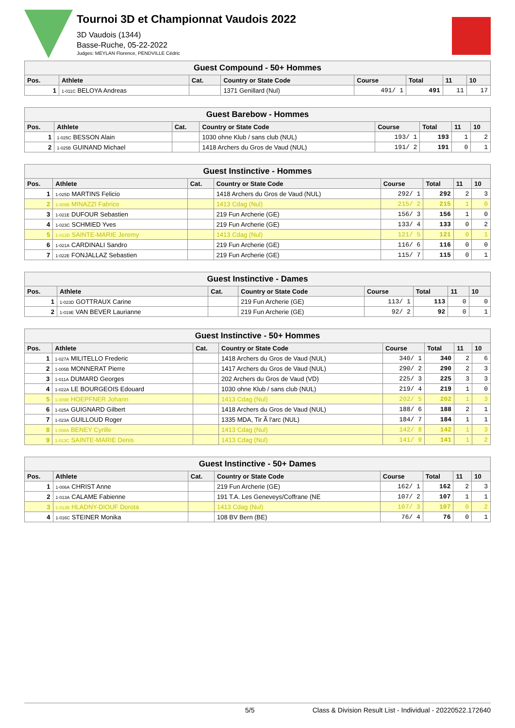Tournoi 3D et Championnat Vaudois 2022
3D Vaudois (1344)
Basse-Ruche, 05-22-2022
Judges: MEYLAN Florence, PENDVILLE Cédric
| Guest Compound - 50+ Hommes | | | | | | | |
| Pos. | Athlete | Cat. | Country or State Code | Course | Total | 11 | 10 |
| 1 | 1-011C BELOYA Andreas | | 1371 Genillard (Nul) | 491/ 1 | 491 | 11 | 17 |
| Guest Barebow - Hommes | | | | | | | |
| Pos. | Athlete | Cat. | Country or State Code | Course | Total | 11 | 10 |
| 1 | 1-025C BESSON Alain | | 1030 ohne Klub / sans club (NUL) | 193/ 1 | 193 | 1 | 2 |
| 2 | 1-025B GUINAND Michael | | 1418 Archers du Gros de Vaud (NUL) | 191/ 2 | 191 | 0 | 1 |
| Guest Instinctive - Hommes | | | | | | | |
| Pos. | Athlete | Cat. | Country or State Code | Course | Total | 11 | 10 |
| 1 | 1-025D MARTINS Felicio | | 1418 Archers du Gros de Vaud (NUL) | 292/ 1 | 292 | 2 | 3 |
| 2 | 1-009B MINAZZI Fabrice | | 1413 Cdag (Nul) | 215/ 2 | 215 | 1 | 0 |
| 3 | 1-021E DUFOUR Sebastien | | 219 Fun Archerie (GE) | 156/ 3 | 156 | 1 | 0 |
| 4 | 1-023C SCHMIED Yves | | 219 Fun Archerie (GE) | 133/ 4 | 133 | 0 | 2 |
| 5 | 1-013D SAINTE-MARIE Jeremy | | 1413 Cdag (Nul) | 121/ 5 | 121 | 0 | 1 |
| 6 | 1-021A CARDINALI Sandro | | 219 Fun Archerie (GE) | 116/ 6 | 116 | 0 | 0 |
| 7 | 1-022E FONJALLAZ Sebastien | | 219 Fun Archerie (GE) | 115/ 7 | 115 | 0 | 1 |
| Guest Instinctive - Dames | | | | | | | |
| Pos. | Athlete | Cat. | Country or State Code | Course | Total | 11 | 10 |
| 1 | 1-023D GOTTRAUX Carine | | 219 Fun Archerie (GE) | 113/ 1 | 113 | 0 | 0 |
| 2 | 1-019E VAN BEVER Laurianne | | 219 Fun Archerie (GE) | 92/ 2 | 92 | 0 | 1 |
| Guest Instinctive - 50+ Hommes | | | | | | | |
| Pos. | Athlete | Cat. | Country or State Code | Course | Total | 11 | 10 |
| 1 | 1-027A MILITELLO Frederic | | 1418 Archers du Gros de Vaud (NUL) | 340/ 1 | 340 | 2 | 6 |
| 2 | 1-005B MONNERAT Pierre | | 1417 Archers du Gros de Vaud (NUL) | 290/ 2 | 290 | 2 | 3 |
| 3 | 1-011A DUMARD Georges | | 202 Archers du Gros de Vaud (VD) | 225/ 3 | 225 | 3 | 3 |
| 4 | 1-022A LE BOURGEOIS Edouard | | 1030 ohne Klub / sans club (NUL) | 219/ 4 | 219 | 1 | 0 |
| 5 | 1-009E HOEPFNER Johann | | 1413 Cdag (Nul) | 202/ 5 | 202 | 1 | 3 |
| 6 | 1-025A GUIGNARD Gilbert | | 1418 Archers du Gros de Vaud (NUL) | 188/ 6 | 188 | 2 | 1 |
| 7 | 1-023A GUILLOUD Roger | | 1335 MDA, Tir Ã l'arc (NUL) | 184/ 7 | 184 | 1 | 1 |
| 8 | 1-008A BENEY Cyrille | | 1413 Cdag (Nul) | 142/ 8 | 142 | 1 | 3 |
| 9 | 1-013C SAINTE-MARIE Denis | | 1413 Cdag (Nul) | 141/ 9 | 141 | 1 | 2 |
| Guest Instinctive - 50+ Dames | | | | | | | |
| Pos. | Athlete | Cat. | Country or State Code | Course | Total | 11 | 10 |
| 1 | 1-006A CHRIST Anne | | 219 Fun Archerie (GE) | 162/ 1 | 162 | 2 | 3 |
| 2 | 1-013A CALAME Fabienne | | 191 T.A. Les Geneveys/Coffrane (NE | 107/ 2 | 107 | 1 | 1 |
| 3 | 1-013B HLADNY-DIOUF Dorota | | 1413 Cdag (Nul) | 107/ 3 | 107 | 0 | 2 |
| 4 | 1-016C STEINER Monika | | 108 BV Bern (BE) | 76/ 4 | 76 | 0 | 1 |
5/5 Class & Division Result List - Individual - 20220522.172640